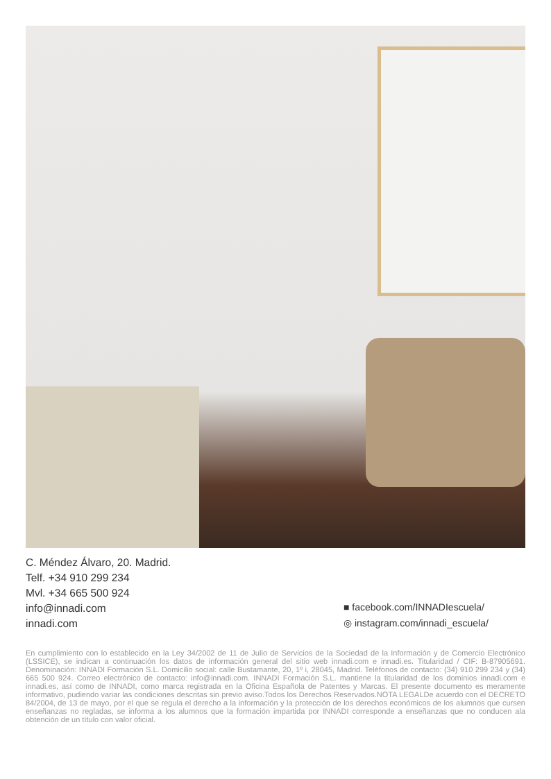C. Méndez Álvaro, 20. Madrid.
Telf. +34 910 299 234
Mvl. +34 665 500 924
info@innadi.com
innadi.com
■ facebook.com/INNADIescuela/
◎ instagram.com/innadi_escuela/
En cumplimiento con lo establecido en la Ley 34/2002 de 11 de Julio de Servicios de la Sociedad de la Información y de Comercio Electrónico (LSSICE), se indican a continuación los datos de información general del sitio web innadi.com e innadi.es. Titularidad / CIF: B-87905691. Denominación: INNADI Formación S.L. Domicilio social: calle Bustamante, 20, 1º i, 28045, Madrid. Teléfonos de contacto: (34) 910 299 234 y (34) 665 500 924. Correo electrónico de contacto: info@innadi.com. INNADI Formación S.L. mantiene la titularidad de los dominios innadi.com e innadi.es, así como de INNADI, como marca registrada en la Oficina Española de Patentes y Marcas. El presente documento es meramente informativo, pudiendo variar las condiciones descritas sin previo aviso.Todos los Derechos Reservados.NOTA LEGALDe acuerdo con el DECRETO 84/2004, de 13 de mayo, por el que se regula el derecho a la información y la protección de los derechos económicos de los alumnos que cursen enseñanzas no regladas, se informa a los alumnos que la formación impartida por INNADI corresponde a enseñanzas que no conducen ala obtención de un título con valor oficial.